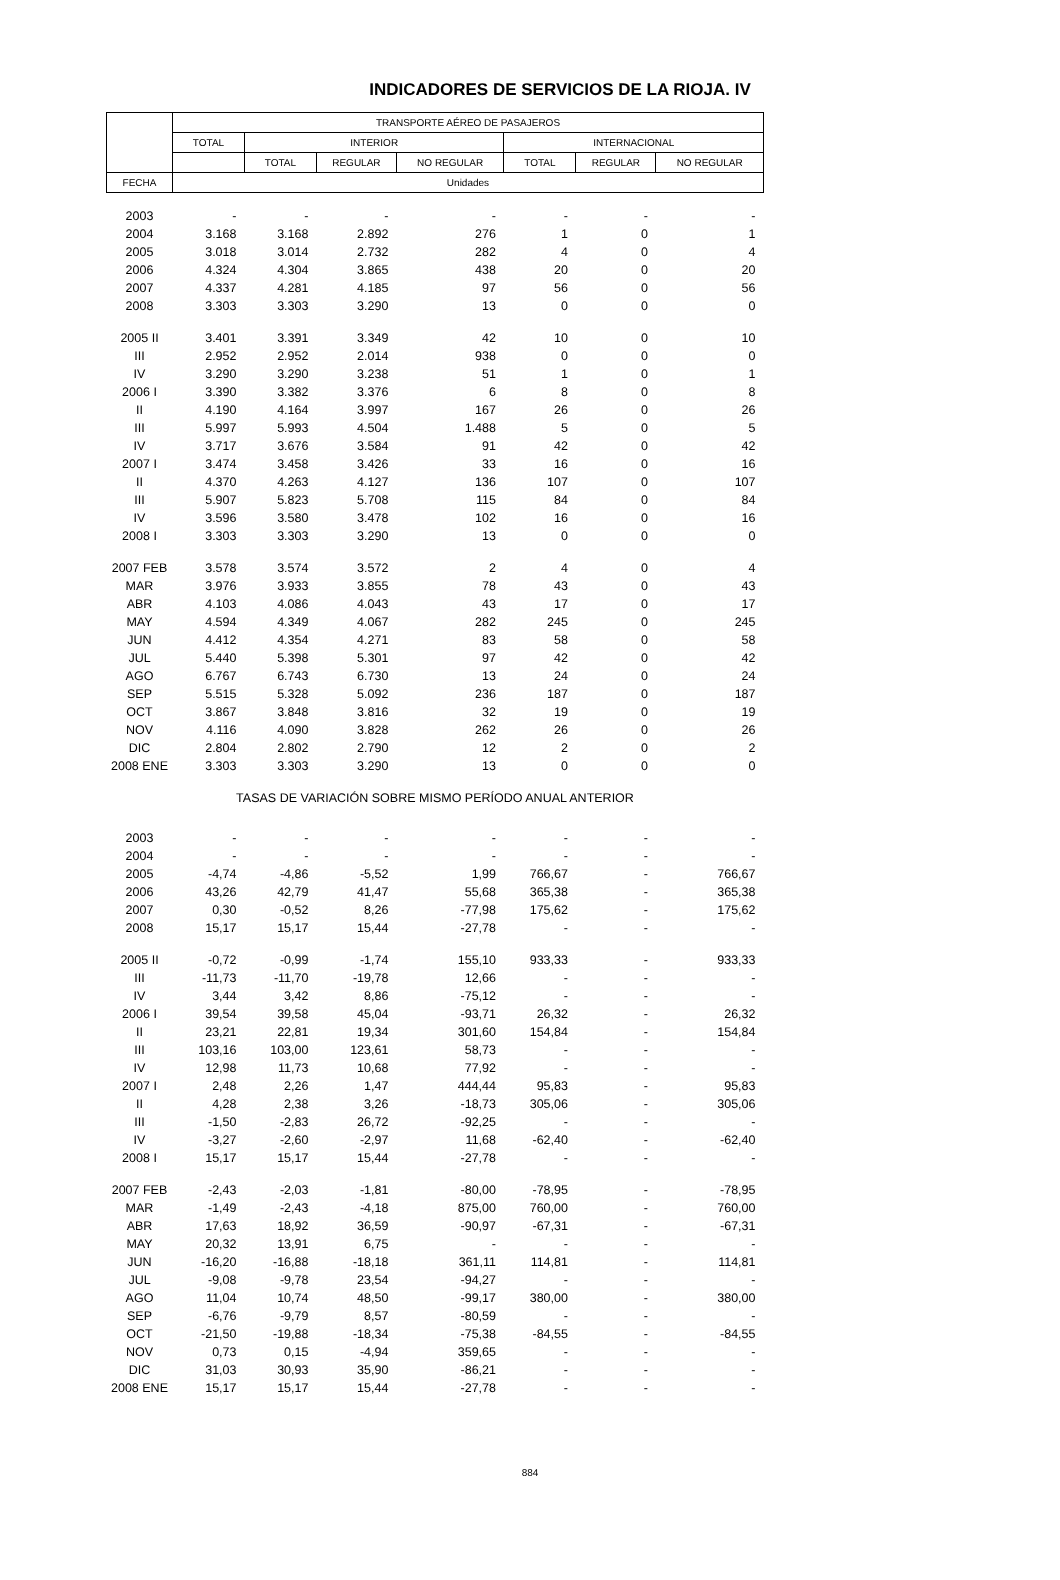INDICADORES DE SERVICIOS DE LA RIOJA. IV
| | TRANSPORTE AÉREO DE PASAJEROS | | | | | | |
| --- | --- | --- | --- | --- | --- | --- | --- |
| | TOTAL | INTERIOR | | | INTERNACIONAL | | |
| | | TOTAL | REGULAR | NO REGULAR | TOTAL | REGULAR | NO REGULAR |
| FECHA | Unidades | | | | | | |
| 2003 | - | - | - | - | - | - | - |
| 2004 | 3.168 | 3.168 | 2.892 | 276 | 1 | 0 | 1 |
| 2005 | 3.018 | 3.014 | 2.732 | 282 | 4 | 0 | 4 |
| 2006 | 4.324 | 4.304 | 3.865 | 438 | 20 | 0 | 20 |
| 2007 | 4.337 | 4.281 | 4.185 | 97 | 56 | 0 | 56 |
| 2008 | 3.303 | 3.303 | 3.290 | 13 | 0 | 0 | 0 |
| 2005 II | 3.401 | 3.391 | 3.349 | 42 | 10 | 0 | 10 |
| III | 2.952 | 2.952 | 2.014 | 938 | 0 | 0 | 0 |
| IV | 3.290 | 3.290 | 3.238 | 51 | 1 | 0 | 1 |
| 2006 I | 3.390 | 3.382 | 3.376 | 6 | 8 | 0 | 8 |
| II | 4.190 | 4.164 | 3.997 | 167 | 26 | 0 | 26 |
| III | 5.997 | 5.993 | 4.504 | 1.488 | 5 | 0 | 5 |
| IV | 3.717 | 3.676 | 3.584 | 91 | 42 | 0 | 42 |
| 2007 I | 3.474 | 3.458 | 3.426 | 33 | 16 | 0 | 16 |
| II | 4.370 | 4.263 | 4.127 | 136 | 107 | 0 | 107 |
| III | 5.907 | 5.823 | 5.708 | 115 | 84 | 0 | 84 |
| IV | 3.596 | 3.580 | 3.478 | 102 | 16 | 0 | 16 |
| 2008 I | 3.303 | 3.303 | 3.290 | 13 | 0 | 0 | 0 |
| 2007 FEB | 3.578 | 3.574 | 3.572 | 2 | 4 | 0 | 4 |
| MAR | 3.976 | 3.933 | 3.855 | 78 | 43 | 0 | 43 |
| ABR | 4.103 | 4.086 | 4.043 | 43 | 17 | 0 | 17 |
| MAY | 4.594 | 4.349 | 4.067 | 282 | 245 | 0 | 245 |
| JUN | 4.412 | 4.354 | 4.271 | 83 | 58 | 0 | 58 |
| JUL | 5.440 | 5.398 | 5.301 | 97 | 42 | 0 | 42 |
| AGO | 6.767 | 6.743 | 6.730 | 13 | 24 | 0 | 24 |
| SEP | 5.515 | 5.328 | 5.092 | 236 | 187 | 0 | 187 |
| OCT | 3.867 | 3.848 | 3.816 | 32 | 19 | 0 | 19 |
| NOV | 4.116 | 4.090 | 3.828 | 262 | 26 | 0 | 26 |
| DIC | 2.804 | 2.802 | 2.790 | 12 | 2 | 0 | 2 |
| 2008 ENE | 3.303 | 3.303 | 3.290 | 13 | 0 | 0 | 0 |
| TASAS DE VARIACIÓN SOBRE MISMO PERÍODO ANUAL ANTERIOR | | | | | | | |
| 2003 | - | - | - | - | - | - | - |
| 2004 | - | - | - | - | - | - | - |
| 2005 | -4,74 | -4,86 | -5,52 | 1,99 | 766,67 | - | 766,67 |
| 2006 | 43,26 | 42,79 | 41,47 | 55,68 | 365,38 | - | 365,38 |
| 2007 | 0,30 | -0,52 | 8,26 | -77,98 | 175,62 | - | 175,62 |
| 2008 | 15,17 | 15,17 | 15,44 | -27,78 | - | - | - |
| 2005 II | -0,72 | -0,99 | -1,74 | 155,10 | 933,33 | - | 933,33 |
| III | -11,73 | -11,70 | -19,78 | 12,66 | - | - | - |
| IV | 3,44 | 3,42 | 8,86 | -75,12 | - | - | - |
| 2006 I | 39,54 | 39,58 | 45,04 | -93,71 | 26,32 | - | 26,32 |
| II | 23,21 | 22,81 | 19,34 | 301,60 | 154,84 | - | 154,84 |
| III | 103,16 | 103,00 | 123,61 | 58,73 | - | - | - |
| IV | 12,98 | 11,73 | 10,68 | 77,92 | - | - | - |
| 2007 I | 2,48 | 2,26 | 1,47 | 444,44 | 95,83 | - | 95,83 |
| II | 4,28 | 2,38 | 3,26 | -18,73 | 305,06 | - | 305,06 |
| III | -1,50 | -2,83 | 26,72 | -92,25 | - | - | - |
| IV | -3,27 | -2,60 | -2,97 | 11,68 | -62,40 | - | -62,40 |
| 2008 I | 15,17 | 15,17 | 15,44 | -27,78 | - | - | - |
| 2007 FEB | -2,43 | -2,03 | -1,81 | -80,00 | -78,95 | - | -78,95 |
| MAR | -1,49 | -2,43 | -4,18 | 875,00 | 760,00 | - | 760,00 |
| ABR | 17,63 | 18,92 | 36,59 | -90,97 | -67,31 | - | -67,31 |
| MAY | 20,32 | 13,91 | 6,75 | - | - | - | - |
| JUN | -16,20 | -16,88 | -18,18 | 361,11 | 114,81 | - | 114,81 |
| JUL | -9,08 | -9,78 | 23,54 | -94,27 | - | - | - |
| AGO | 11,04 | 10,74 | 48,50 | -99,17 | 380,00 | - | 380,00 |
| SEP | -6,76 | -9,79 | 8,57 | -80,59 | - | - | - |
| OCT | -21,50 | -19,88 | -18,34 | -75,38 | -84,55 | - | -84,55 |
| NOV | 0,73 | 0,15 | -4,94 | 359,65 | - | - | - |
| DIC | 31,03 | 30,93 | 35,90 | -86,21 | - | - | - |
| 2008 ENE | 15,17 | 15,17 | 15,44 | -27,78 | - | - | - |
884